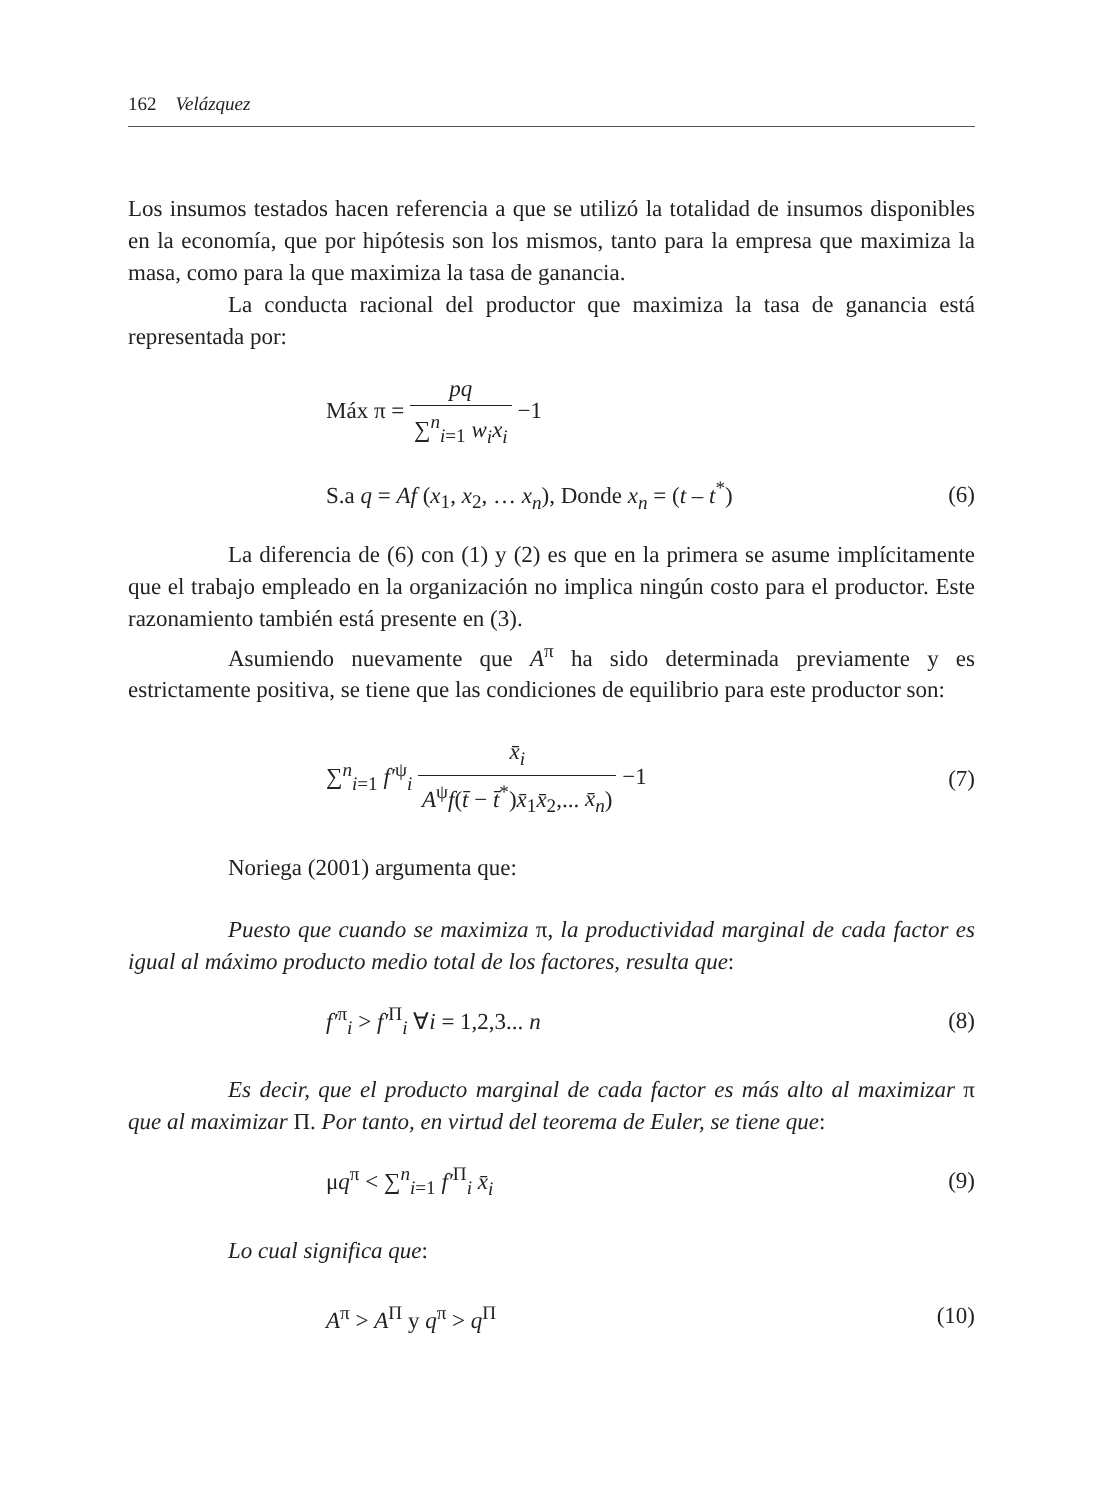162 Velázquez
Los insumos testados hacen referencia a que se utilizó la totalidad de insumos disponibles en la economía, que por hipótesis son los mismos, tanto para la empresa que maximiza la masa, como para la que maximiza la tasa de ganancia.
La conducta racional del productor que maximiza la tasa de ganancia está representada por:
Máx π = pq ∑<sup>n</sup><sub>i=1</sub> w<sub>i</sub>x<sub>i</sub> −1
S.a q = Af (x<sub>1</sub>, x<sub>2</sub>, … x<sub>n</sub>), Donde x<sub>n</sub> = (t – t<sup>*</sup>)
(6)
La diferencia de (6) con (1) y (2) es que en la primera se asume implícitamente que el trabajo empleado en la organización no implica ningún costo para el productor. Este razonamiento también está presente en (3).
Asumiendo nuevamente que A<sup>π</sup> ha sido determinada previamente y es estrictamente positiva, se tiene que las condiciones de equilibrio para este productor son:
∑<sup>n</sup><sub>i=1</sub> f′<sup>ψ</sup><sub>i</sub> x̄<sub>i</sub> A<sup>ψ</sup>f(t̄ − t̄<sup>*</sup>)x̄<sub>1</sub>x̄<sub>2</sub>,... x̄<sub>n</sub>) −1
(7)
Noriega (2001) argumenta que:
Puesto que cuando se maximiza π, la productividad marginal de cada factor es igual al máximo producto medio total de los factores, resulta que:
f′<sup>π</sup><sub>i</sub> > f′<sup>Π</sup><sub>i</sub> ∀i = 1,2,3... n (8)
Es decir, que el producto marginal de cada factor es más alto al maximizar π que al maximizar Π. Por tanto, en virtud del teorema de Euler, se tiene que:
μq<sup>π</sup> < ∑<sup>n</sup><sub>i=1</sub> f′<sup>Π</sup><sub>i</sub> x̄<sub>i</sub> (9)
Lo cual significa que:
A<sup>π</sup> > A<sup>Π</sup> y q<sup>π</sup> > q<sup>Π</sup> (10)